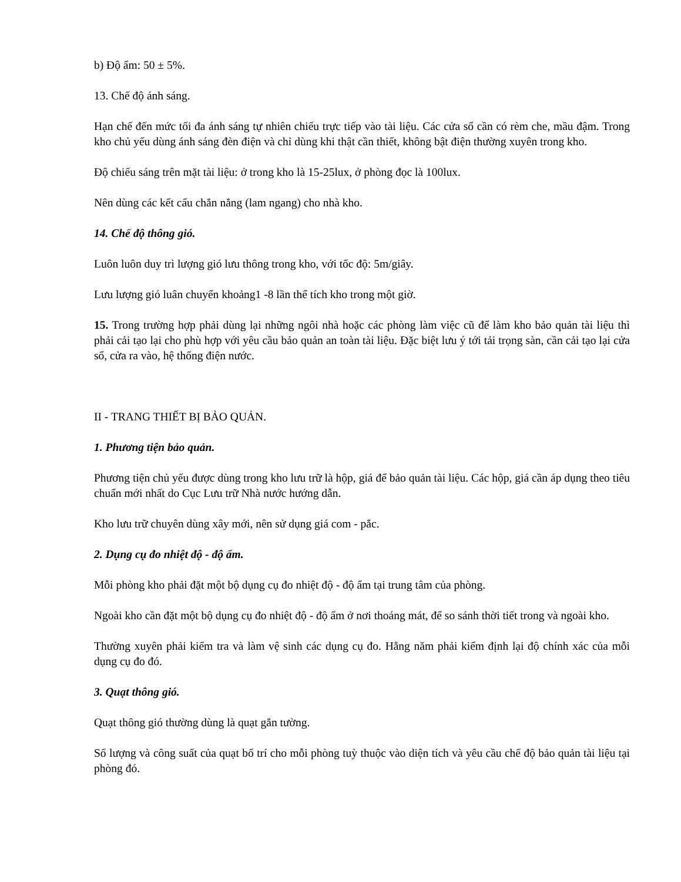b) Độ ẩm: 50 ± 5%.
13. Chế độ ánh sáng.
Hạn chế đến mức tối đa ánh sáng tự nhiên chiếu trực tiếp vào tài liệu. Các cửa sổ cần có rèm che, mầu đậm. Trong kho chủ yếu dùng ánh sáng đèn điện và chỉ dùng khi thật cần thiết, không bật điện thường xuyên trong kho.
Độ chiếu sáng trên mặt tài liệu: ở trong kho là 15-25lux, ở phòng đọc là 100lux.
Nên dùng các kết cấu chắn nắng (lam ngang) cho nhà kho.
14. Chế độ thông gió.
Luôn luôn duy trì lượng gió lưu thông trong kho, với tốc độ: 5m/giây.
Lưu lượng gió luân chuyển khoảng1 -8 lần thể tích kho trong một giờ.
15. Trong trường hợp phải dùng lại những ngôi nhà hoặc các phòng làm việc cũ để làm kho bảo quản tài liệu thì phải cải tạo lại cho phù hợp với yêu cầu bảo quản an toàn tài liệu. Đặc biệt lưu ý tới tải trọng sàn, cần cải tạo lại cửa sổ, cửa ra vào, hệ thống điện nước.
II - TRANG THIẾT BỊ BẢO QUẢN.
1. Phương tiện bảo quản.
Phương tiện chủ yếu được dùng trong kho lưu trữ là hộp, giá để bảo quản tài liệu. Các hộp, giá cần áp dụng theo tiêu chuẩn mới nhất do Cục Lưu trữ Nhà nước hướng dẫn.
Kho lưu trữ chuyên dùng xây mới, nên sử dụng giá com - pắc.
2. Dụng cụ đo nhiệt độ - độ ẩm.
Mỗi phòng kho phải đặt một bộ dụng cụ đo nhiệt độ - độ ẩm tại trung tâm của phòng.
Ngoài kho cần đặt một bộ dụng cụ đo nhiệt độ - độ ẩm ở nơi thoáng mát, để so sánh thời tiết trong và ngoài kho.
Thường xuyên phải kiểm tra và làm vệ sinh các dụng cụ đo. Hằng năm phải kiểm định lại độ chính xác của mỗi dụng cụ đo đó.
3. Quạt thông gió.
Quạt thông gió thường dùng là quạt gắn tường.
Số lượng và công suất của quạt bố trí cho mỗi phòng tuỳ thuộc vào diện tích và yêu cầu chế độ bảo quản tài liệu tại phòng đó.